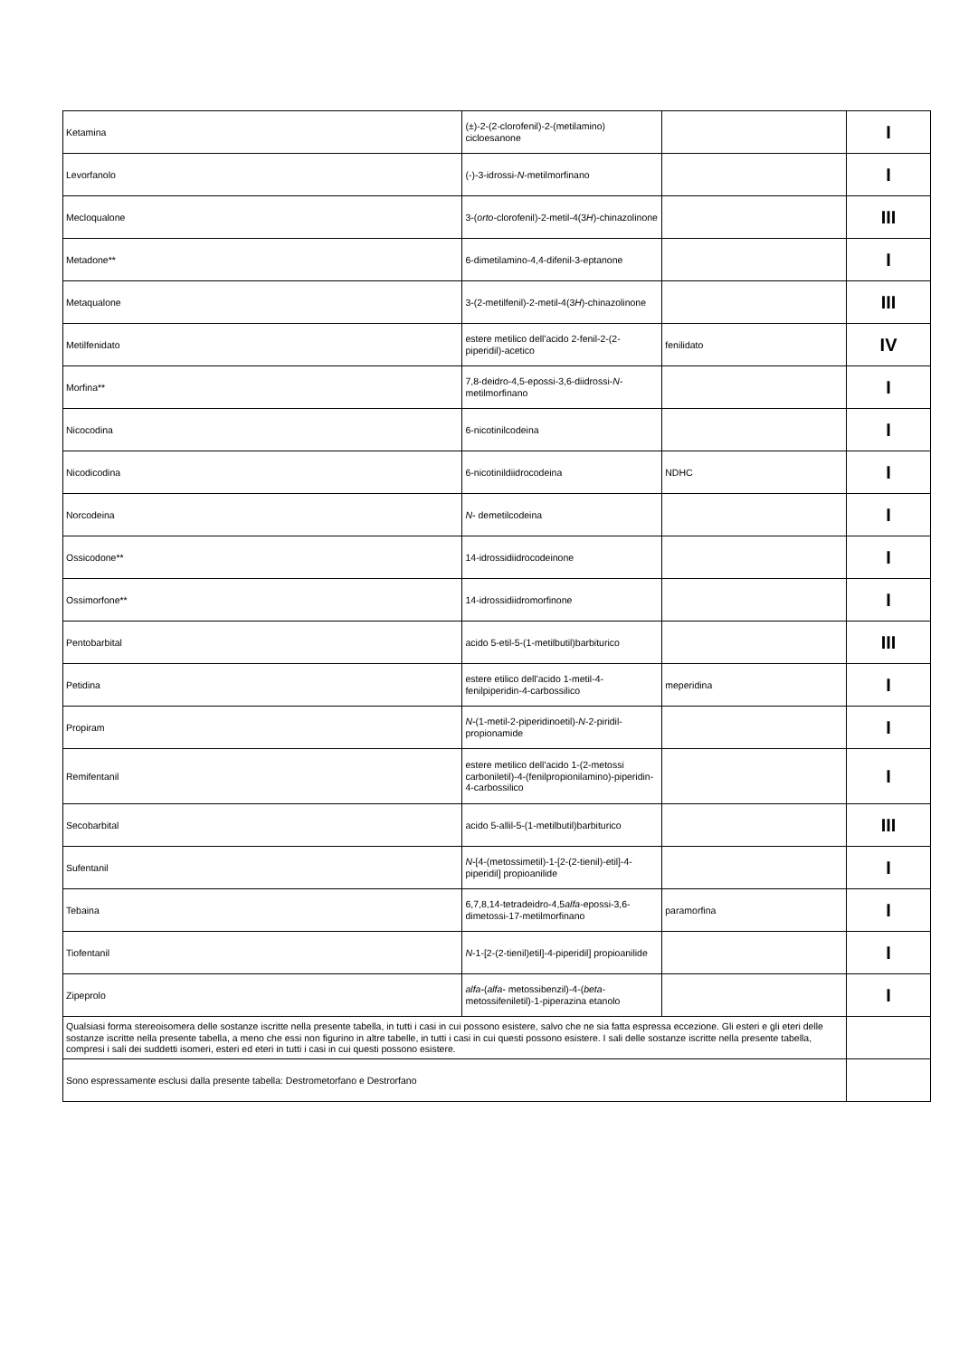| Ketamina | (±)-2-(2-clorofenil)-2-(metilamino) cicloesanone | | I |
| Levorfanolo | (-)-3-idrossi- N -metilmorfinano | | I |
| Mecloqualone | 3-( orto -clorofenil)-2-metil-4(3 H )-chinazolinone | | III |
| Metadone** | 6-dimetilamino-4,4-difenil-3-eptanone | | I |
| Metaqualone | 3-(2-metilfenil)-2-metil-4(3 H )-chinazolinone | | III |
| Metilfenidato | estere metilico dell'acido 2-fenil-2-(2-piperidil)-acetico | fenilidato | IV |
| Morfina** | 7,8-deidro-4,5-epossi-3,6-diidrossi- N -metilmorfinano | | I |
| Nicocodina | 6-nicotinilcodeina | | I |
| Nicodicodina | 6-nicotinildiidrocodeina | NDHC | I |
| Norcodeina | N- demetilcodeina | | I |
| Ossicodone** | 14-idrossidiidrocodeinone | | I |
| Ossimorfone** | 14-idrossidiidromorfinone | | I |
| Pentobarbital | acido 5-etil-5-(1-metilbutil)barbiturico | | III |
| Petidina | estere etilico dell'acido 1-metil-4-fenilpiperidin-4-carbossilico | meperidina | I |
| Propiram | N- (1-metil-2-piperidinoetil)- N -2-piridil-propionamide | | I |
| Remifentanil | estere metilico dell'acido 1-(2-metossi carboniletil)-4-(fenilpropionilamino)-piperidin-4-carbossilico | | I |
| Secobarbital | acido 5-allil-5-(1-metilbutil)barbiturico | | III |
| Sufentanil | N- [4-(metossimetil)-1-[2-(2-tienil)-etil]-4-piperidil] propioanilide | | I |
| Tebaina | 6,7,8,14-tetradeidro-4,5 alfa -epossi-3,6-dimetossi-17-metilmorfinano | paramorfina | I |
| Tiofentanil | N -1-[2-(2-tienil)etil]-4-piperidil] propioanilide | | I |
| Zipeprolo | alfa- ( alfa- metossibenzil)-4-( beta -metossifeniletil)-1-piperazina etanolo | | I |
| Qualsiasi forma stereoisomera delle sostanze iscritte nella presente tabella, in tutti i casi in cui possono esistere, salvo che ne sia fatta espressa eccezione. Gli esteri e gli eteri delle sostanze iscritte nella presente tabella, a meno che essi non figurino in altre tabelle, in tutti i casi in cui questi possono esistere. I sali delle sostanze iscritte nella presente tabella, compresi i sali dei suddetti isomeri, esteri ed eteri in tutti i casi in cui questi possono esistere. | | | |
| Sono espressamente esclusi dalla presente tabella: Destrometorfano e Destrorfano | | | |